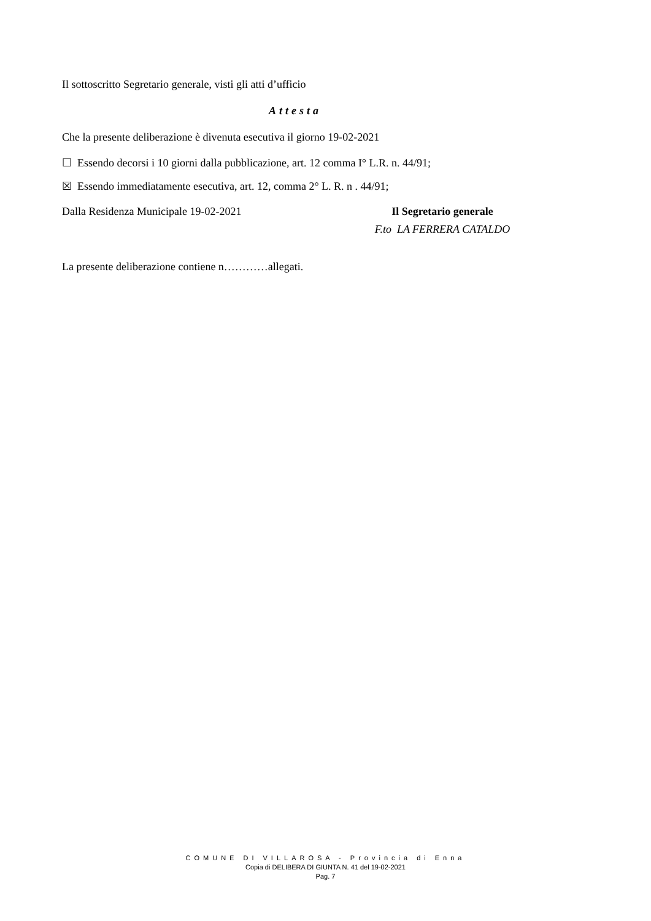Il sottoscritto Segretario generale, visti gli atti d’ufficio
Attesta
Che la presente deliberazione è divenuta esecutiva il giorno 19-02-2021
☐ Essendo decorsi i 10 giorni dalla pubblicazione, art. 12 comma I° L.R. n. 44/91;
☒ Essendo immediatamente esecutiva, art. 12, comma 2° L. R. n . 44/91;
Dalla Residenza Municipale 19-02-2021
Il Segretario generale
F.to LA FERRERA CATALDO
La presente deliberazione contiene n…………allegati.
COMUNE DI VILLAROSA - Provincia di Enna
Copia di DELIBERA DI GIUNTA N. 41 del 19-02-2021
Pag. 7